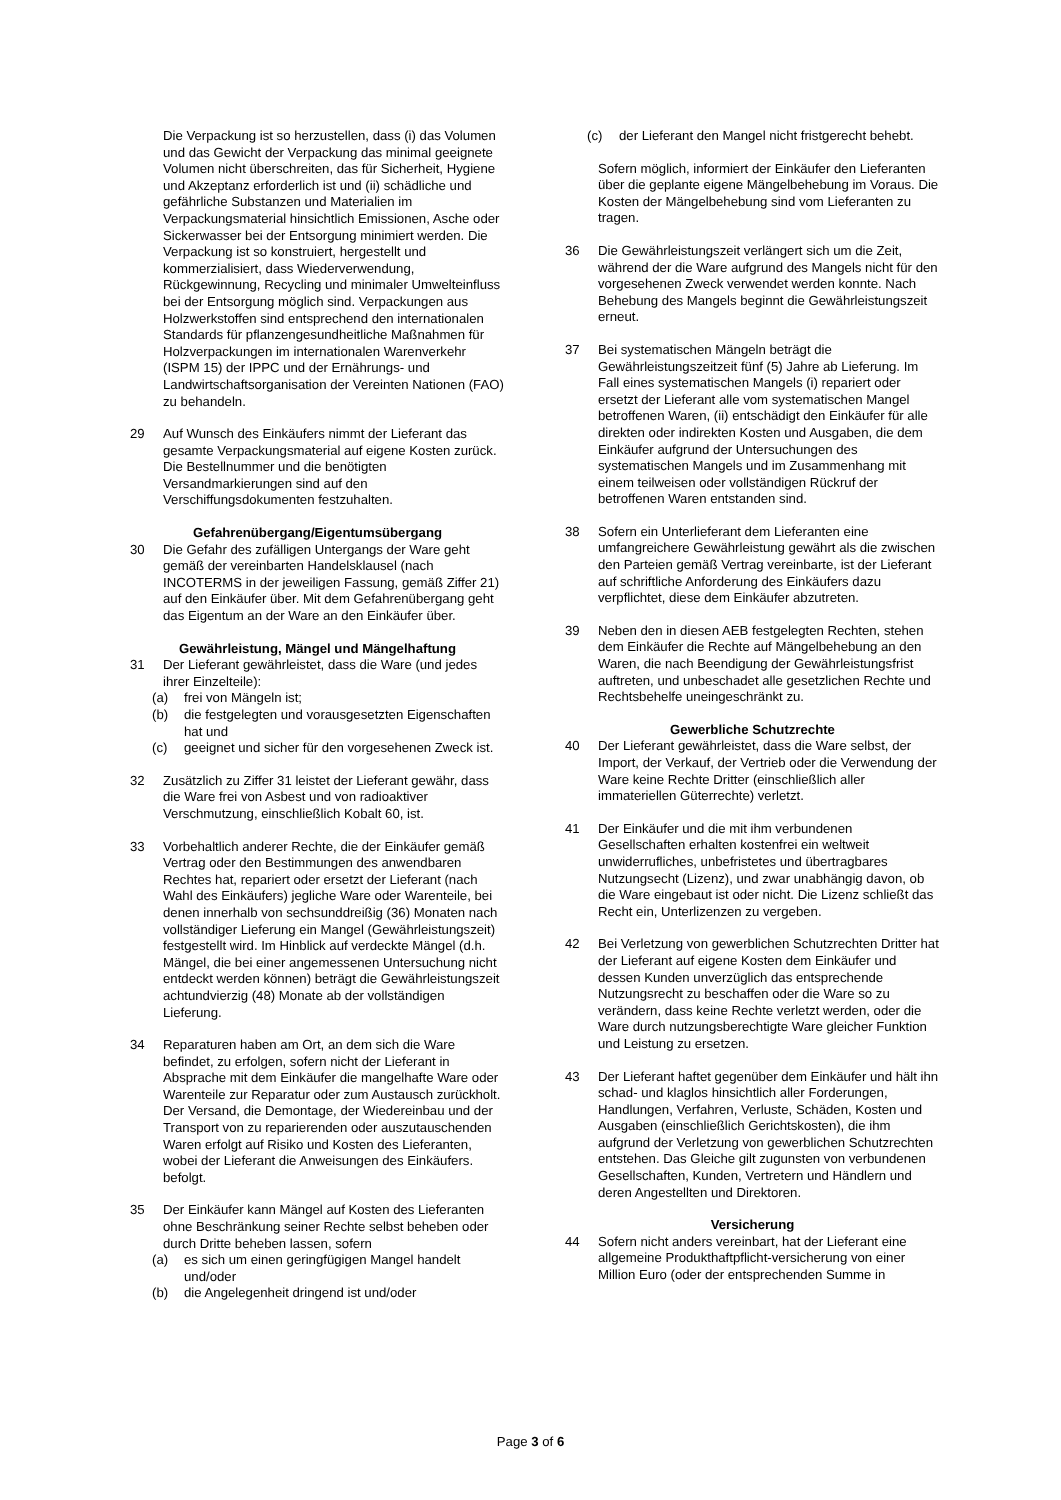Die Verpackung ist so herzustellen, dass (i) das Volumen und das Gewicht der Verpackung das minimal geeignete Volumen nicht überschreiten, das für Sicherheit, Hygiene und Akzeptanz erforderlich ist und (ii) schädliche und gefährliche Substanzen und Materialien im Verpackungsmaterial hinsichtlich Emissionen, Asche oder Sickerwasser bei der Entsorgung minimiert werden. Die Verpackung ist so konstruiert, hergestellt und kommerzialisiert, dass Wiederverwendung, Rückgewinnung, Recycling und minimaler Umwelteinfluss bei der Entsorgung möglich sind. Verpackungen aus Holzwerkstoffen sind entsprechend den internationalen Standards für pflanzengesundheitliche Maßnahmen für Holzverpackungen im internationalen Warenverkehr (ISPM 15) der IPPC und der Ernährungs- und Landwirtschaftsorganisation der Vereinten Nationen (FAO) zu behandeln.
29 Auf Wunsch des Einkäufers nimmt der Lieferant das gesamte Verpackungsmaterial auf eigene Kosten zurück. Die Bestellnummer und die benötigten Versandmarkierungen sind auf den Verschiffungsdokumenten festzuhalten.
Gefahrenübergang/Eigentumsübergang
30 Die Gefahr des zufälligen Untergangs der Ware geht gemäß der vereinbarten Handelsklausel (nach INCOTERMS in der jeweiligen Fassung, gemäß Ziffer 21) auf den Einkäufer über. Mit dem Gefahrenübergang geht das Eigentum an der Ware an den Einkäufer über.
Gewährleistung, Mängel und Mängelhaftung
31 Der Lieferant gewährleistet, dass die Ware (und jedes ihrer Einzelteile):
(a) frei von Mängeln ist;
(b) die festgelegten und vorausgesetzten Eigenschaften hat und
(c) geeignet und sicher für den vorgesehenen Zweck ist.
32 Zusätzlich zu Ziffer 31 leistet der Lieferant gewähr, dass die Ware frei von Asbest und von radioaktiver Verschmutzung, einschließlich Kobalt 60, ist.
33 Vorbehaltlich anderer Rechte, die der Einkäufer gemäß Vertrag oder den Bestimmungen des anwendbaren Rechtes hat, repariert oder ersetzt der Lieferant (nach Wahl des Einkäufers) jegliche Ware oder Warenteile, bei denen innerhalb von sechsunddreißig (36) Monaten nach vollständiger Lieferung ein Mangel (Gewährleistungszeit) festgestellt wird. Im Hinblick auf verdeckte Mängel (d.h. Mängel, die bei einer angemessenen Untersuchung nicht entdeckt werden können) beträgt die Gewährleistungszeit achtundvierzig (48) Monate ab der vollständigen Lieferung.
34 Reparaturen haben am Ort, an dem sich die Ware befindet, zu erfolgen, sofern nicht der Lieferant in Absprache mit dem Einkäufer die mangelhafte Ware oder Warenteile zur Reparatur oder zum Austausch zurückholt. Der Versand, die Demontage, der Wiedereinbau und der Transport von zu reparierenden oder auszutauschenden Waren erfolgt auf Risiko und Kosten des Lieferanten, wobei der Lieferant die Anweisungen des Einkäufers. befolgt.
35 Der Einkäufer kann Mängel auf Kosten des Lieferanten ohne Beschränkung seiner Rechte selbst beheben oder durch Dritte beheben lassen, sofern
(a) es sich um einen geringfügigen Mangel handelt und/oder
(b) die Angelegenheit dringend ist und/oder
(c) der Lieferant den Mangel nicht fristgerecht behebt.
Sofern möglich, informiert der Einkäufer den Lieferanten über die geplante eigene Mängelbehebung im Voraus. Die Kosten der Mängelbehebung sind vom Lieferanten zu tragen.
36 Die Gewährleistungszeit verlängert sich um die Zeit, während der die Ware aufgrund des Mangels nicht für den vorgesehenen Zweck verwendet werden konnte. Nach Behebung des Mangels beginnt die Gewährleistungszeit erneut.
37 Bei systematischen Mängeln beträgt die Gewährleistungszeitzeit fünf (5) Jahre ab Lieferung. Im Fall eines systematischen Mangels (i) repariert oder ersetzt der Lieferant alle vom systematischen Mangel betroffenen Waren, (ii) entschädigt den Einkäufer für alle direkten oder indirekten Kosten und Ausgaben, die dem Einkäufer aufgrund der Untersuchungen des systematischen Mangels und im Zusammenhang mit einem teilweisen oder vollständigen Rückruf der betroffenen Waren entstanden sind.
38 Sofern ein Unterlieferant dem Lieferanten eine umfangreichere Gewährleistung gewährt als die zwischen den Parteien gemäß Vertrag vereinbarte, ist der Lieferant auf schriftliche Anforderung des Einkäufers dazu verpflichtet, diese dem Einkäufer abzutreten.
39 Neben den in diesen AEB festgelegten Rechten, stehen dem Einkäufer die Rechte auf Mängelbehebung an den Waren, die nach Beendigung der Gewährleistungsfrist auftreten, und unbeschadet alle gesetzlichen Rechte und Rechtsbehelfe uneingeschränkt zu.
Gewerbliche Schutzrechte
40 Der Lieferant gewährleistet, dass die Ware selbst, der Import, der Verkauf, der Vertrieb oder die Verwendung der Ware keine Rechte Dritter (einschließlich aller immateriellen Güterrechte) verletzt.
41 Der Einkäufer und die mit ihm verbundenen Gesellschaften erhalten kostenfrei ein weltweit unwiderrufliches, unbefristetes und übertragbares Nutzungsecht (Lizenz), und zwar unabhängig davon, ob die Ware eingebaut ist oder nicht. Die Lizenz schließt das Recht ein, Unterlizenzen zu vergeben.
42 Bei Verletzung von gewerblichen Schutzrechten Dritter hat der Lieferant auf eigene Kosten dem Einkäufer und dessen Kunden unverzüglich das entsprechende Nutzungsrecht zu beschaffen oder die Ware so zu verändern, dass keine Rechte verletzt werden, oder die Ware durch nutzungsberechtigte Ware gleicher Funktion und Leistung zu ersetzen.
43 Der Lieferant haftet gegenüber dem Einkäufer und hält ihn schad- und klaglos hinsichtlich aller Forderungen, Handlungen, Verfahren, Verluste, Schäden, Kosten und Ausgaben (einschließlich Gerichtskosten), die ihm aufgrund der Verletzung von gewerblichen Schutzrechten entstehen. Das Gleiche gilt zugunsten von verbundenen Gesellschaften, Kunden, Vertretern und Händlern und deren Angestellten und Direktoren.
Versicherung
44 Sofern nicht anders vereinbart, hat der Lieferant eine allgemeine Produkthaftpflicht-versicherung von einer Million Euro (oder der entsprechenden Summe in
Page 3 of 6